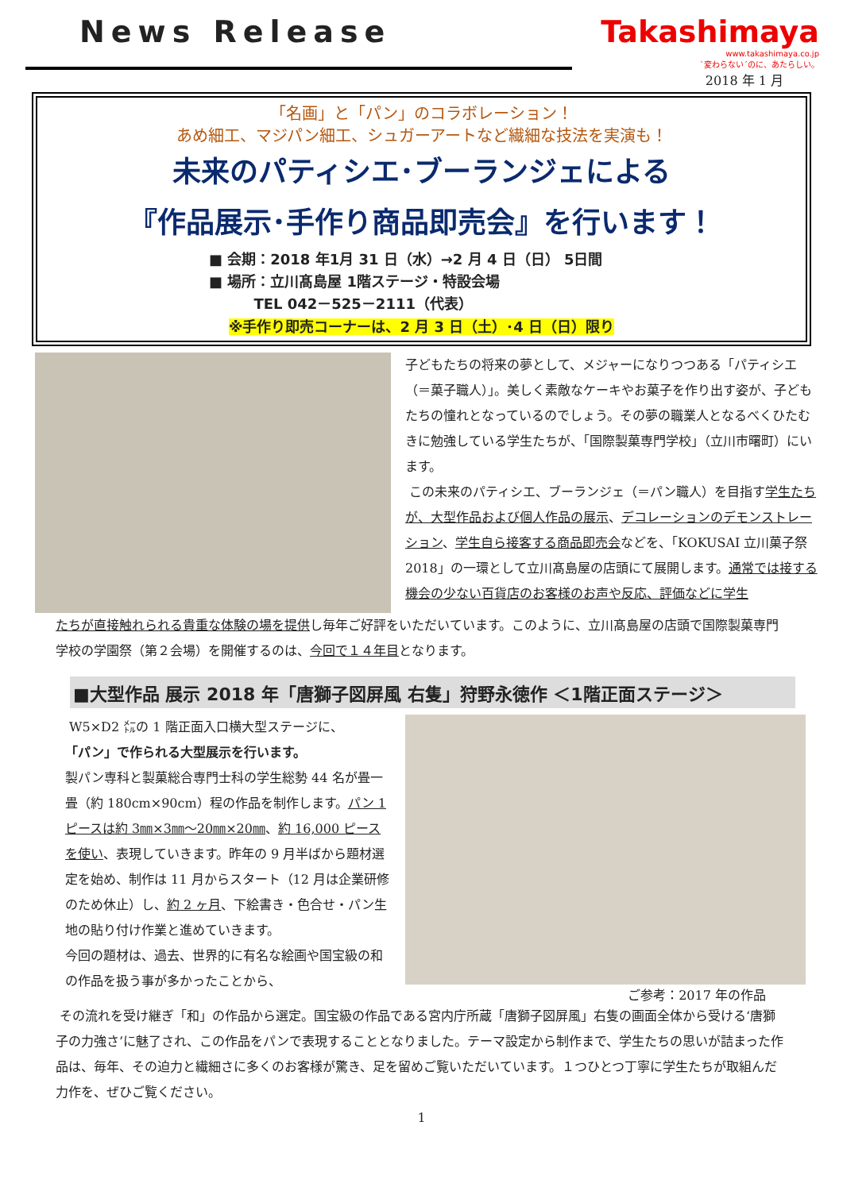News Release Takashimaya
www.takashimaya.co.jp
`変わらない´のに、あたらしい。
2018 年 1 月
「名画」と「パン」のコラボレーション！
あめ細工、マジパン細工、シュガーアートなど繊細な技法を実演も！
未来のパティシエ･ブーランジェによる
『作品展示･手作り商品即売会』を行います！
■ 会期：2018 年1月 31 日（水）→2 月 4 日（日） 5日間
■ 場所：立川髙島屋 1階ステージ・特設会場
TEL 042－525－2111（代表）
※手作り即売コーナーは、2 月 3 日（土）･4 日（日）限り
子どもたちの将来の夢として、メジャーになりつつある「パティシエ（＝菓子職人）」。美しく素敵なケーキやお菓子を作り出す姿が、子どもたちの憧れとなっているのでしょう。その夢の職業人となるべくひたむきに勉強している学生たちが、「国際製菓専門学校」（立川市曙町）にいます。
この未来のパティシエ、ブーランジェ（＝パン職人）を目指す学生たちが、大型作品および個人作品の展示、デコレーションのデモンストレーション、学生自ら接客する商品即売会などを、「KOKUSAI 立川菓子祭 2018」の一環として立川髙島屋の店頭にて展開します。通常では接する機会の少ない百貨店のお客様のお声や反応、評価などに学生
たちが直接触れられる貴重な体験の場を提供し毎年ご好評をいただいています。このように、立川髙島屋の店頭で国際製菓専門学校の学園祭（第２会場）を開催するのは、今回で１４年目となります。
■大型作品 展示 2018 年「唐獅子図屏風 右隻」狩野永徳作 ＜1階正面ステージ＞
W5×D2 ㍍の 1 階正面入口横大型ステージに、
「パン」で作られる大型展示を行います。
製パン専科と製菓総合専門士科の学生総勢 44 名が畳一畳（約 180cm×90cm）程の作品を制作します。パン 1 ピースは約 3㎜×3㎜～20㎜×20㎜、約 16,000 ピースを使い、表現していきます。昨年の 9 月半ばから題材選定を始め、制作は 11 月からスタート（12 月は企業研修のため休止）し、約 2 ヶ月、下絵書き・色合せ・パン生地の貼り付け作業と進めていきます。
今回の題材は、過去、世界的に有名な絵画や国宝級の和の作品を扱う事が多かったことから、
ご参考：2017 年の作品
その流れを受け継ぎ「和」の作品から選定。国宝級の作品である宮内庁所蔵「唐獅子図屏風」右隻の画面全体から受ける‘唐獅子の力強さ’に魅了され、この作品をパンで表現することとなりました。テーマ設定から制作まで、学生たちの思いが詰まった作品は、毎年、その迫力と繊細さに多くのお客様が驚き、足を留めご覧いただいています。１つひとつ丁寧に学生たちが取組んだ力作を、ぜひご覧ください。
1